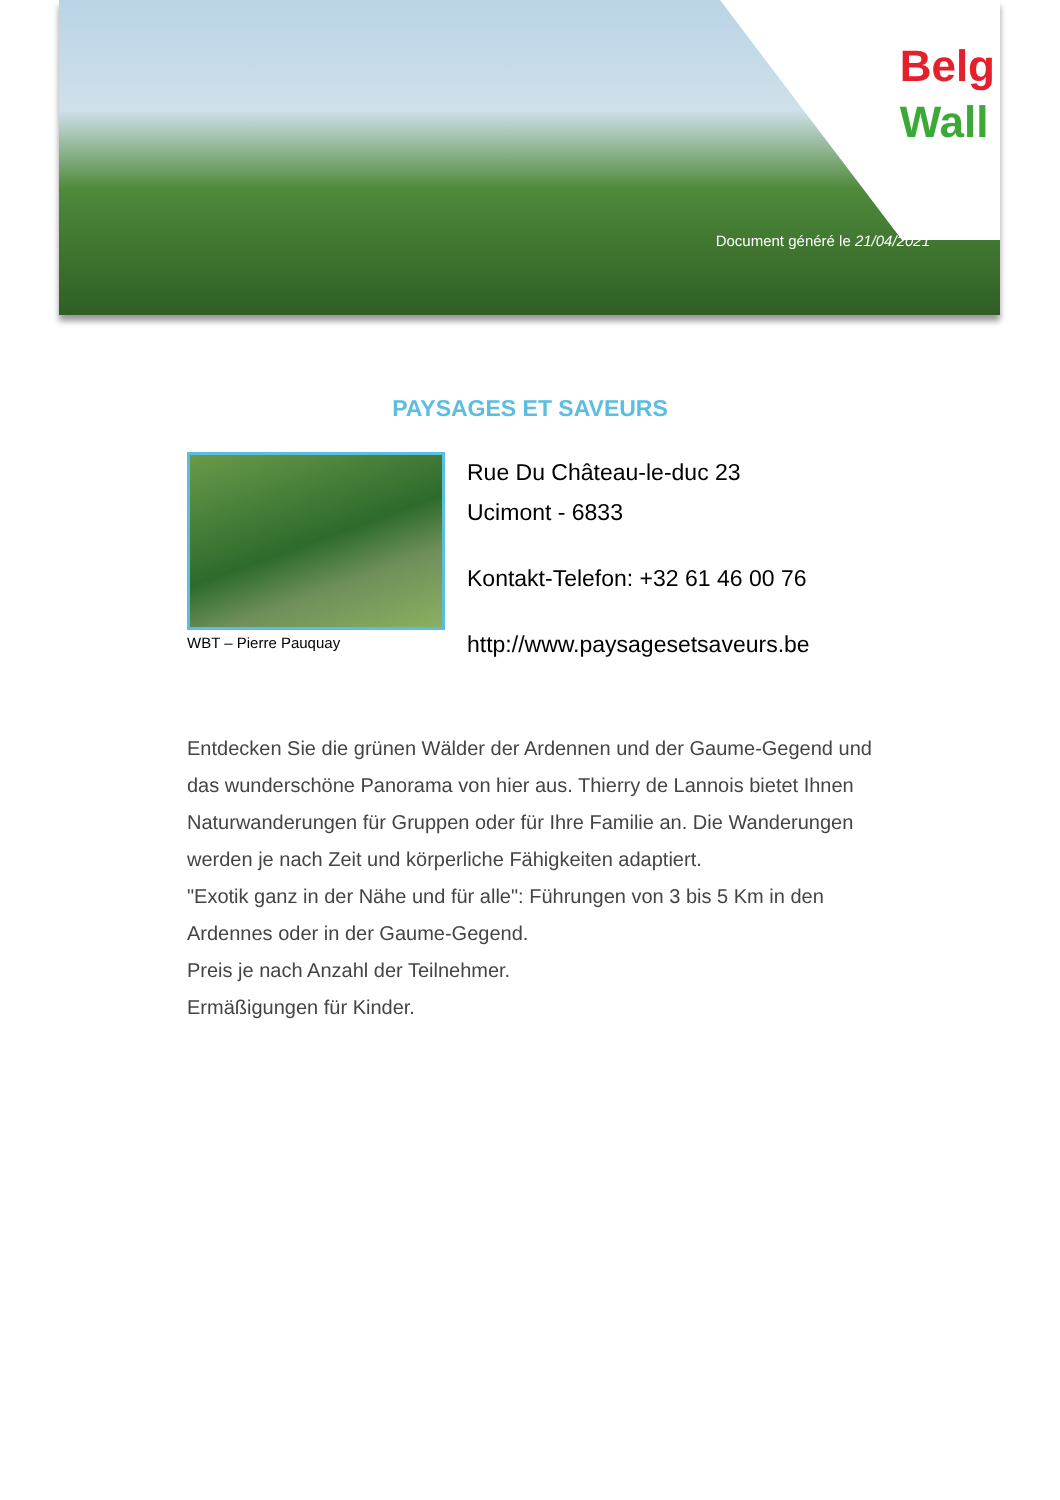Belg
Wall
Document généré le 21/04/2021
PAYSAGES ET SAVEURS
WBT – Pierre Pauquay
Rue Du Château-le-duc 23
Ucimont - 6833
Kontakt-Telefon: +32 61 46 00 76
http://www.paysagesetsaveurs.be
Entdecken Sie die grünen Wälder der Ardennen und der Gaume-Gegend und das wunderschöne Panorama von hier aus. Thierry de Lannois bietet Ihnen Naturwanderungen für Gruppen oder für Ihre Familie an. Die Wanderungen werden je nach Zeit und körperliche Fähigkeiten adaptiert.
"Exotik ganz in der Nähe und für alle": Führungen von 3 bis 5 Km in den Ardennes oder in der Gaume-Gegend.
Preis je nach Anzahl der Teilnehmer.
Ermäßigungen für Kinder.